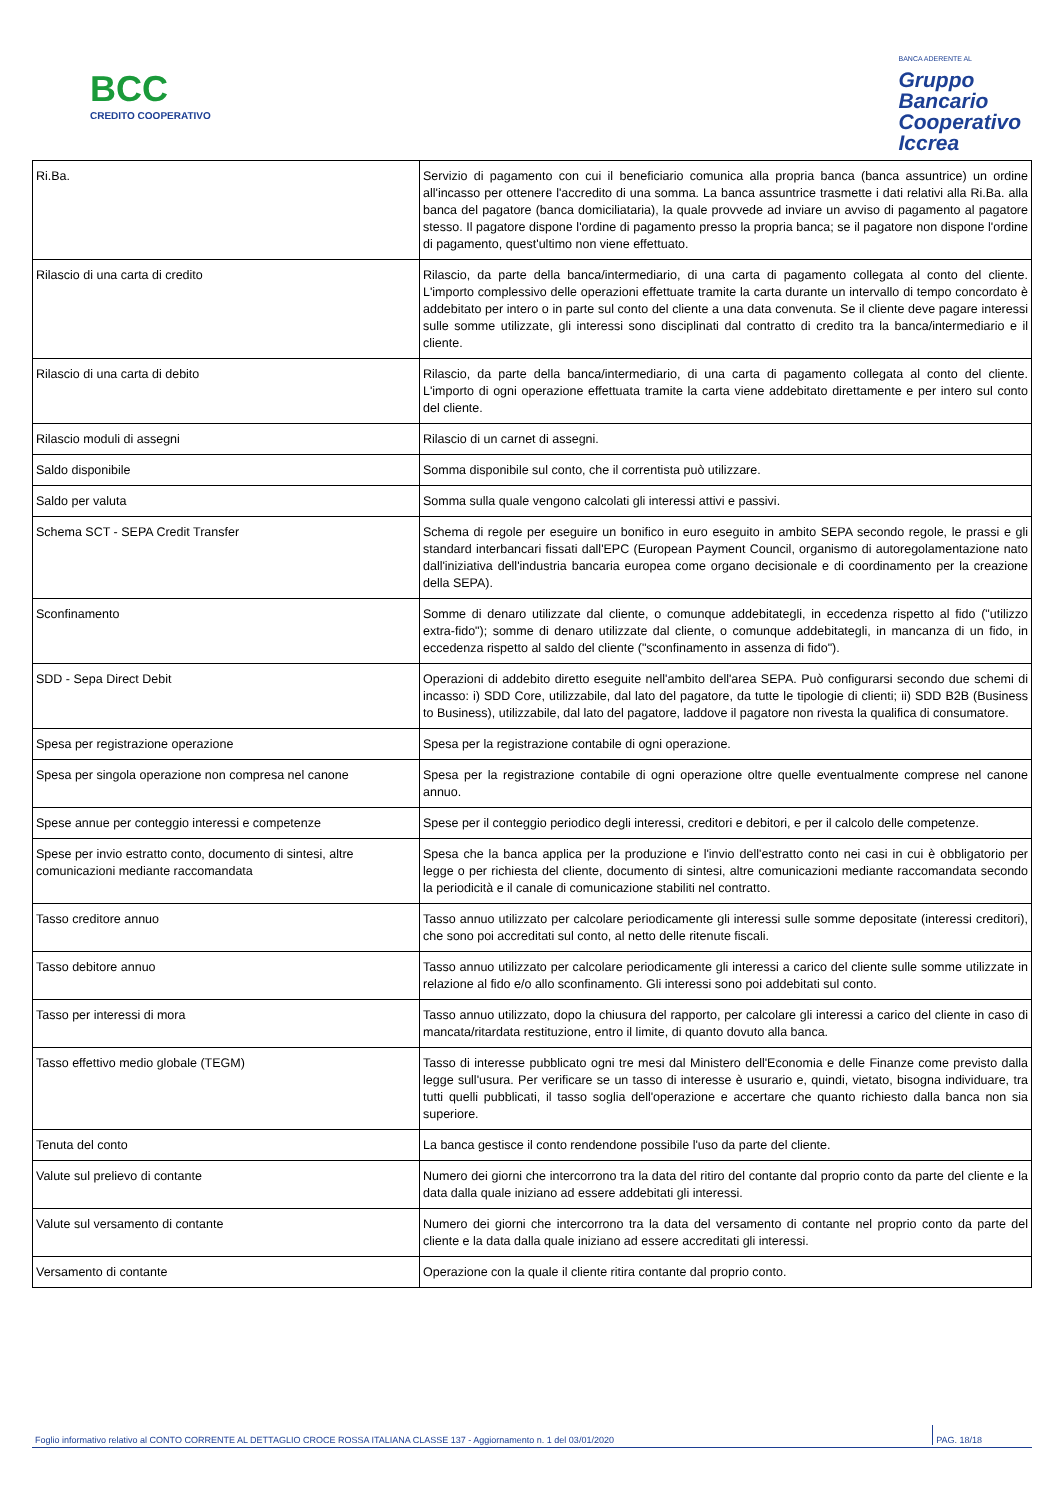BCC
CREDITO COOPERATIVO
BANCA ADERENTE AL
Gruppo
Bancario
Cooperativo
Iccrea
| Ri.Ba. | Servizio di pagamento con cui il beneficiario comunica alla propria banca (banca assuntrice) un ordine all'incasso per ottenere l'accredito di una somma. La banca assuntrice trasmette i dati relativi alla Ri.Ba. alla banca del pagatore (banca domiciliataria), la quale provvede ad inviare un avviso di pagamento al pagatore stesso. Il pagatore dispone l'ordine di pagamento presso la propria banca; se il pagatore non dispone l'ordine di pagamento, quest'ultimo non viene effettuato. |
| Rilascio di una carta di credito | Rilascio, da parte della banca/intermediario, di una carta di pagamento collegata al conto del cliente. L'importo complessivo delle operazioni effettuate tramite la carta durante un intervallo di tempo concordato è addebitato per intero o in parte sul conto del cliente a una data convenuta. Se il cliente deve pagare interessi sulle somme utilizzate, gli interessi sono disciplinati dal contratto di credito tra la banca/intermediario e il cliente. |
| Rilascio di una carta di debito | Rilascio, da parte della banca/intermediario, di una carta di pagamento collegata al conto del cliente. L'importo di ogni operazione effettuata tramite la carta viene addebitato direttamente e per intero sul conto del cliente. |
| Rilascio moduli di assegni | Rilascio di un carnet di assegni. |
| Saldo disponibile | Somma disponibile sul conto, che il correntista può utilizzare. |
| Saldo per valuta | Somma sulla quale vengono calcolati gli interessi attivi e passivi. |
| Schema SCT - SEPA Credit Transfer | Schema di regole per eseguire un bonifico in euro eseguito in ambito SEPA secondo regole, le prassi e gli standard interbancari fissati dall'EPC (European Payment Council, organismo di autoregolamentazione nato dall'iniziativa dell'industria bancaria europea come organo decisionale e di coordinamento per la creazione della SEPA). |
| Sconfinamento | Somme di denaro utilizzate dal cliente, o comunque addebitategli, in eccedenza rispetto al fido ("utilizzo extra-fido"); somme di denaro utilizzate dal cliente, o comunque addebitategli, in mancanza di un fido, in eccedenza rispetto al saldo del cliente ("sconfinamento in assenza di fido"). |
| SDD - Sepa Direct Debit | Operazioni di addebito diretto eseguite nell'ambito dell'area SEPA. Può configurarsi secondo due schemi di incasso: i) SDD Core, utilizzabile, dal lato del pagatore, da tutte le tipologie di clienti; ii) SDD B2B (Business to Business), utilizzabile, dal lato del pagatore, laddove il pagatore non rivesta la qualifica di consumatore. |
| Spesa per registrazione operazione | Spesa per la registrazione contabile di ogni operazione. |
| Spesa per singola operazione non compresa nel canone | Spesa per la registrazione contabile di ogni operazione oltre quelle eventualmente comprese nel canone annuo. |
| Spese annue per conteggio interessi e competenze | Spese per il conteggio periodico degli interessi, creditori e debitori, e per il calcolo delle competenze. |
| Spese per invio estratto conto, documento di sintesi, altre comunicazioni mediante raccomandata | Spesa che la banca applica per la produzione e l'invio dell'estratto conto nei casi in cui è obbligatorio per legge o per richiesta del cliente, documento di sintesi, altre comunicazioni mediante raccomandata secondo la periodicità e il canale di comunicazione stabiliti nel contratto. |
| Tasso creditore annuo | Tasso annuo utilizzato per calcolare periodicamente gli interessi sulle somme depositate (interessi creditori), che sono poi accreditati sul conto, al netto delle ritenute fiscali. |
| Tasso debitore annuo | Tasso annuo utilizzato per calcolare periodicamente gli interessi a carico del cliente sulle somme utilizzate in relazione al fido e/o allo sconfinamento. Gli interessi sono poi addebitati sul conto. |
| Tasso per interessi di mora | Tasso annuo utilizzato, dopo la chiusura del rapporto, per calcolare gli interessi a carico del cliente in caso di mancata/ritardata restituzione, entro il limite, di quanto dovuto alla banca. |
| Tasso effettivo medio globale (TEGM) | Tasso di interesse pubblicato ogni tre mesi dal Ministero dell'Economia e delle Finanze come previsto dalla legge sull'usura. Per verificare se un tasso di interesse è usurario e, quindi, vietato, bisogna individuare, tra tutti quelli pubblicati, il tasso soglia dell'operazione e accertare che quanto richiesto dalla banca non sia superiore. |
| Tenuta del conto | La banca gestisce il conto rendendone possibile l'uso da parte del cliente. |
| Valute sul prelievo di contante | Numero dei giorni che intercorrono tra la data del ritiro del contante dal proprio conto da parte del cliente e la data dalla quale iniziano ad essere addebitati gli interessi. |
| Valute sul versamento di contante | Numero dei giorni che intercorrono tra la data del versamento di contante nel proprio conto da parte del cliente e la data dalla quale iniziano ad essere accreditati gli interessi. |
| Versamento di contante | Operazione con la quale il cliente ritira contante dal proprio conto. |
Foglio informativo relativo al CONTO CORRENTE AL DETTAGLIO CROCE ROSSA ITALIANA CLASSE 137 - Aggiornamento n. 1 del 03/01/2020 PAG. 18/18